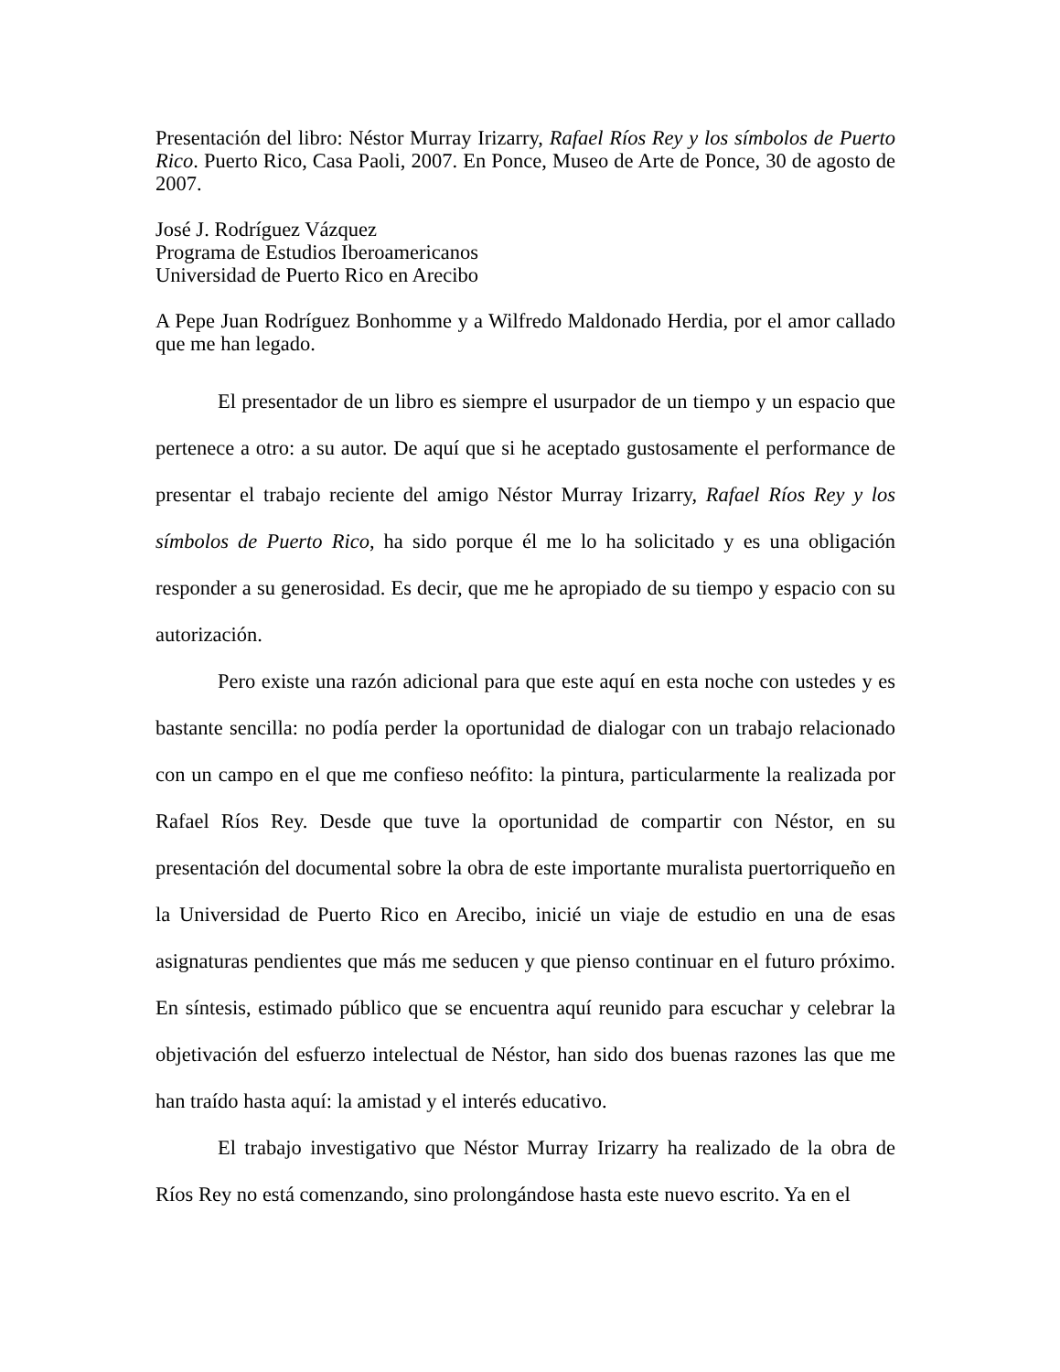Presentación del libro: Néstor Murray Irizarry, Rafael Ríos Rey y los símbolos de Puerto Rico. Puerto Rico, Casa Paoli, 2007. En Ponce, Museo de Arte de Ponce, 30 de agosto de 2007.
José J. Rodríguez Vázquez
Programa de Estudios Iberoamericanos
Universidad de Puerto Rico en Arecibo
A Pepe Juan Rodríguez Bonhomme y a Wilfredo Maldonado Herdia, por el amor callado que me han legado.
El presentador de un libro es siempre el usurpador de un tiempo y un espacio que pertenece a otro: a su autor. De aquí que si he aceptado gustosamente el performance de presentar el trabajo reciente del amigo Néstor Murray Irizarry, Rafael Ríos Rey y los símbolos de Puerto Rico, ha sido porque él me lo ha solicitado y es una obligación responder a su generosidad. Es decir, que me he apropiado de su tiempo y espacio con su autorización.
Pero existe una razón adicional para que este aquí en esta noche con ustedes y es bastante sencilla: no podía perder la oportunidad de dialogar con un trabajo relacionado con un campo en el que me confieso neófito: la pintura, particularmente la realizada por Rafael Ríos Rey. Desde que tuve la oportunidad de compartir con Néstor, en su presentación del documental sobre la obra de este importante muralista puertorriqueño en la Universidad de Puerto Rico en Arecibo, inicié un viaje de estudio en una de esas asignaturas pendientes que más me seducen y que pienso continuar en el futuro próximo. En síntesis, estimado público que se encuentra aquí reunido para escuchar y celebrar la objetivación del esfuerzo intelectual de Néstor, han sido dos buenas razones las que me han traído hasta aquí: la amistad y el interés educativo.
El trabajo investigativo que Néstor Murray Irizarry ha realizado de la obra de Ríos Rey no está comenzando, sino prolongándose hasta este nuevo escrito. Ya en el